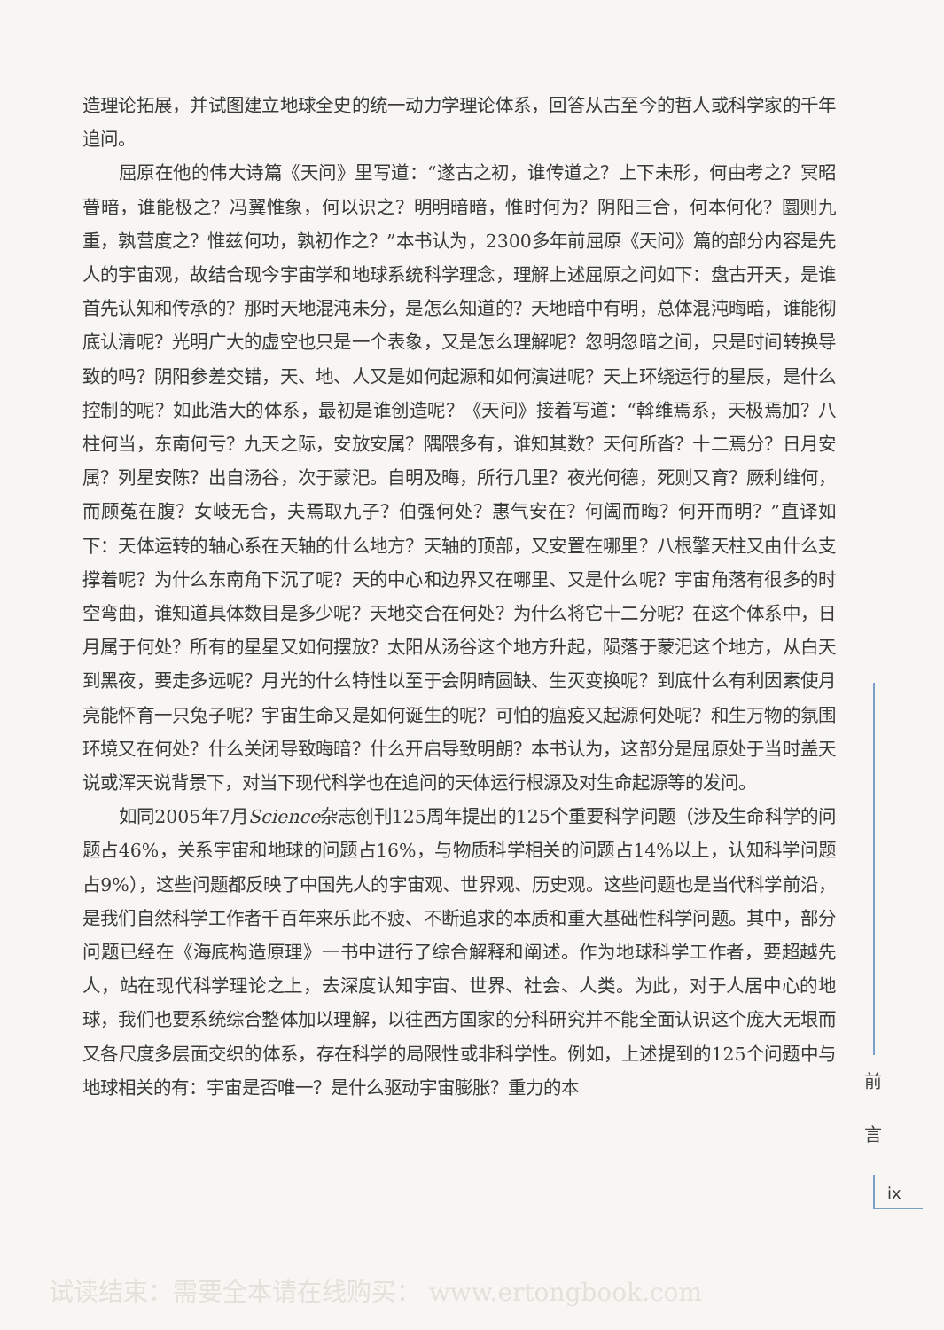造理论拓展，并试图建立地球全史的统一动力学理论体系，回答从古至今的哲人或科学家的千年追问。
屈原在他的伟大诗篇《天问》里写道：“遂古之初，谁传道之？上下未形，何由考之？冥昭瞢暗，谁能极之？冯翼惟象，何以识之？明明暗暗，惟时何为？阴阳三合，何本何化？圜则九重，孰营度之？惟兹何功，孰初作之？”本书认为，2300多年前屈原《天问》篇的部分内容是先人的宇宙观，故结合现今宇宙学和地球系统科学理念，理解上述屈原之问如下：盘古开天，是谁首先认知和传承的？那时天地混沌未分，是怎么知道的？天地暗中有明，总体混沌晦暗，谁能彻底认清呢？光明广大的虚空也只是一个表象，又是怎么理解呢？忽明忽暗之间，只是时间转换导致的吗？阴阳参差交错，天、地、人又是如何起源和如何演进呢？天上环绕运行的星辰，是什么控制的呢？如此浩大的体系，最初是谁创造呢？《天问》接着写道：“斡维焉系，天极焉加？八柱何当，东南何亏？九天之际，安放安属？隅隈多有，谁知其数？天何所沓？十二焉分？日月安属？列星安陈？出自汤谷，次于蒙汜。自明及晦，所行几里？夜光何德，死则又育？厥利维何，而顾菟在腹？女岐无合，夫焉取九子？伯强何处？惠气安在？何阖而晦？何开而明？”直译如下：天体运转的轴心系在天轴的什么地方？天轴的顶部，又安置在哪里？八根擎天柱又由什么支撑着呢？为什么东南角下沉了呢？天的中心和边界又在哪里、又是什么呢？宇宙角落有很多的时空弯曲，谁知道具体数目是多少呢？天地交合在何处？为什么将它十二分呢？在这个体系中，日月属于何处？所有的星星又如何摆放？太阳从汤谷这个地方升起，陨落于蒙汜这个地方，从白天到黑夜，要走多远呢？月光的什么特性以至于会阴晴圆缺、生灭变换呢？到底什么有利因素使月亮能怀育一只兔子呢？宇宙生命又是如何诞生的呢？可怕的瘟疫又起源何处呢？和生万物的氛围环境又在何处？什么关闭导致晦暗？什么开启导致明朗？本书认为，这部分是屈原处于当时盖天说或浑天说背景下，对当下现代科学也在追问的天体运行根源及对生命起源等的发问。
如同2005年7月Science杂志创刊125周年提出的125个重要科学问题（涉及生命科学的问题占46%，关系宇宙和地球的问题占16%，与物质科学相关的问题占14%以上，认知科学问题占9%），这些问题都反映了中国先人的宇宙观、世界观、历史观。这些问题也是当代科学前沿，是我们自然科学工作者千百年来乐此不疲、不断追求的本质和重大基础性科学问题。其中，部分问题已经在《海底构造原理》一书中进行了综合解释和阐述。作为地球科学工作者，要超越先人，站在现代科学理论之上，去深度认知宇宙、世界、社会、人类。为此，对于人居中心的地球，我们也要系统综合整体加以理解，以往西方国家的分科研究并不能全面认识这个庞大无垠而又各尺度多层面交织的体系，存在科学的局限性或非科学性。例如，上述提到的125个问题中与地球相关的有：宇宙是否唯一？是什么驱动宇宙膨胀？重力的本
前
言
ix
试读结束：需要全本请在线购买： www.ertongbook.com